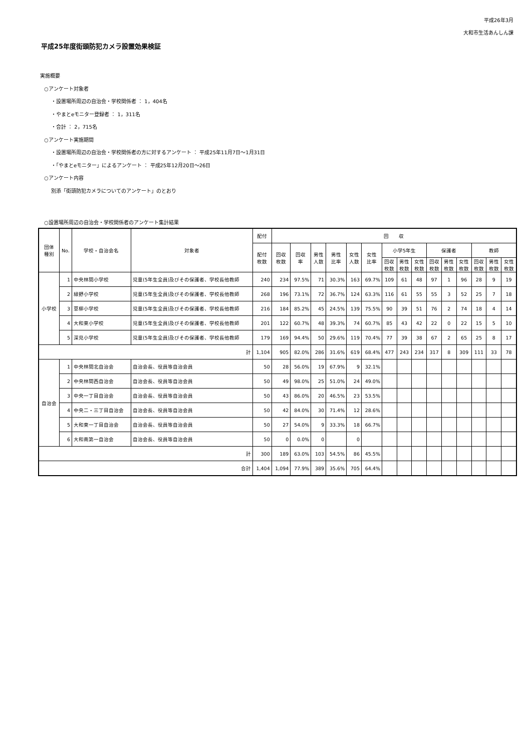平成26年3月
大和市生活あんしん課
平成25年度街頭防犯カメラ設置効果検証
実施概要
○アンケート対象者
・設置場所周辺の自治会・学校関係者 ： 1，404名
・やまとeモニター登録者 ： 1，311名
・合計 ： 2，715名
○アンケート実施期間
・設置場所周辺の自治会・学校関係者の方に対するアンケート ： 平成25年11月7日～1月31日
・「やまとeモニター」によるアンケート ： 平成25年12月20日～26日
○アンケート内容
別添「街頭防犯カメラについてのアンケート」のとおり
○設置場所周辺の自治会・学校関係者のアンケート集計結果
| 団体 種別 | No. | 学校・自治会名 | 対象者 | 配付 | 回 収 | | | | | | | | | | | | | | |
| --- | --- | --- | --- | --- | --- | --- | --- | --- | --- | --- | --- | --- | --- | --- | --- | --- | --- | --- | --- |
| | | | | 配付 枚数 | 回収 枚数 | 回収 率 | 男性 人数 | 男性 比率 | 女性 人数 | 女性 比率 | 小学5年生 | | | 保護者 | | | 教師 | | |
| | | | | | | | | | | | 回収 枚数 | 男性 枚数 | 女性 枚数 | 回収 枚数 | 男性 枚数 | 女性 枚数 | 回収 枚数 | 男性 枚数 | 女性 枚数 |
| 小学校 | 1 | 中央林間小学校 | 児童(5年生全員)及びその保護者、学校長他教師 | 240 | 234 | 97.5% | 71 | 30.3% | 163 | 69.7% | 109 | 61 | 48 | 97 | 1 | 96 | 28 | 9 | 19 |
| | 2 | 緑野小学校 | 児童(5年生全員)及びその保護者、学校長他教師 | 268 | 196 | 73.1% | 72 | 36.7% | 124 | 63.3% | 116 | 61 | 55 | 55 | 3 | 52 | 25 | 7 | 18 |
| | 3 | 草柳小学校 | 児童(5年生全員)及びその保護者、学校長他教師 | 216 | 184 | 85.2% | 45 | 24.5% | 139 | 75.5% | 90 | 39 | 51 | 76 | 2 | 74 | 18 | 4 | 14 |
| | 4 | 大和東小学校 | 児童(5年生全員)及びその保護者、学校長他教師 | 201 | 122 | 60.7% | 48 | 39.3% | 74 | 60.7% | 85 | 43 | 42 | 22 | 0 | 22 | 15 | 5 | 10 |
| | 5 | 深見小学校 | 児童(5年生全員)及びその保護者、学校長他教師 | 179 | 169 | 94.4% | 50 | 29.6% | 119 | 70.4% | 77 | 39 | 38 | 67 | 2 | 65 | 25 | 8 | 17 |
| 計 | | | | 1,104 | 905 | 82.0% | 286 | 31.6% | 619 | 68.4% | 477 | 243 | 234 | 317 | 8 | 309 | 111 | 33 | 78 |
| 自治会 | 1 | 中央林間北自治会 | 自治会長、役員等自治会員 | 50 | 28 | 56.0% | 19 | 67.9% | 9 | 32.1% | | | | | | | | | |
| | 2 | 中央林間西自治会 | 自治会長、役員等自治会員 | 50 | 49 | 98.0% | 25 | 51.0% | 24 | 49.0% | | | | | | | | | |
| | 3 | 中央一丁目自治会 | 自治会長、役員等自治会員 | 50 | 43 | 86.0% | 20 | 46.5% | 23 | 53.5% | | | | | | | | | |
| | 4 | 中央二・三丁目自治会 | 自治会長、役員等自治会員 | 50 | 42 | 84.0% | 30 | 71.4% | 12 | 28.6% | | | | | | | | | |
| | 5 | 大和東一丁目自治会 | 自治会長、役員等自治会員 | 50 | 27 | 54.0% | 9 | 33.3% | 18 | 66.7% | | | | | | | | | |
| | 6 | 大和南第一自治会 | 自治会長、役員等自治会員 | 50 | 0 | 0.0% | 0 | | 0 | | | | | | | | | | |
| 計 | | | | 300 | 189 | 63.0% | 103 | 54.5% | 86 | 45.5% | | | | | | | | | |
| 合計 | | | | 1,404 | 1,094 | 77.9% | 389 | 35.6% | 705 | 64.4% | | | | | | | | | |